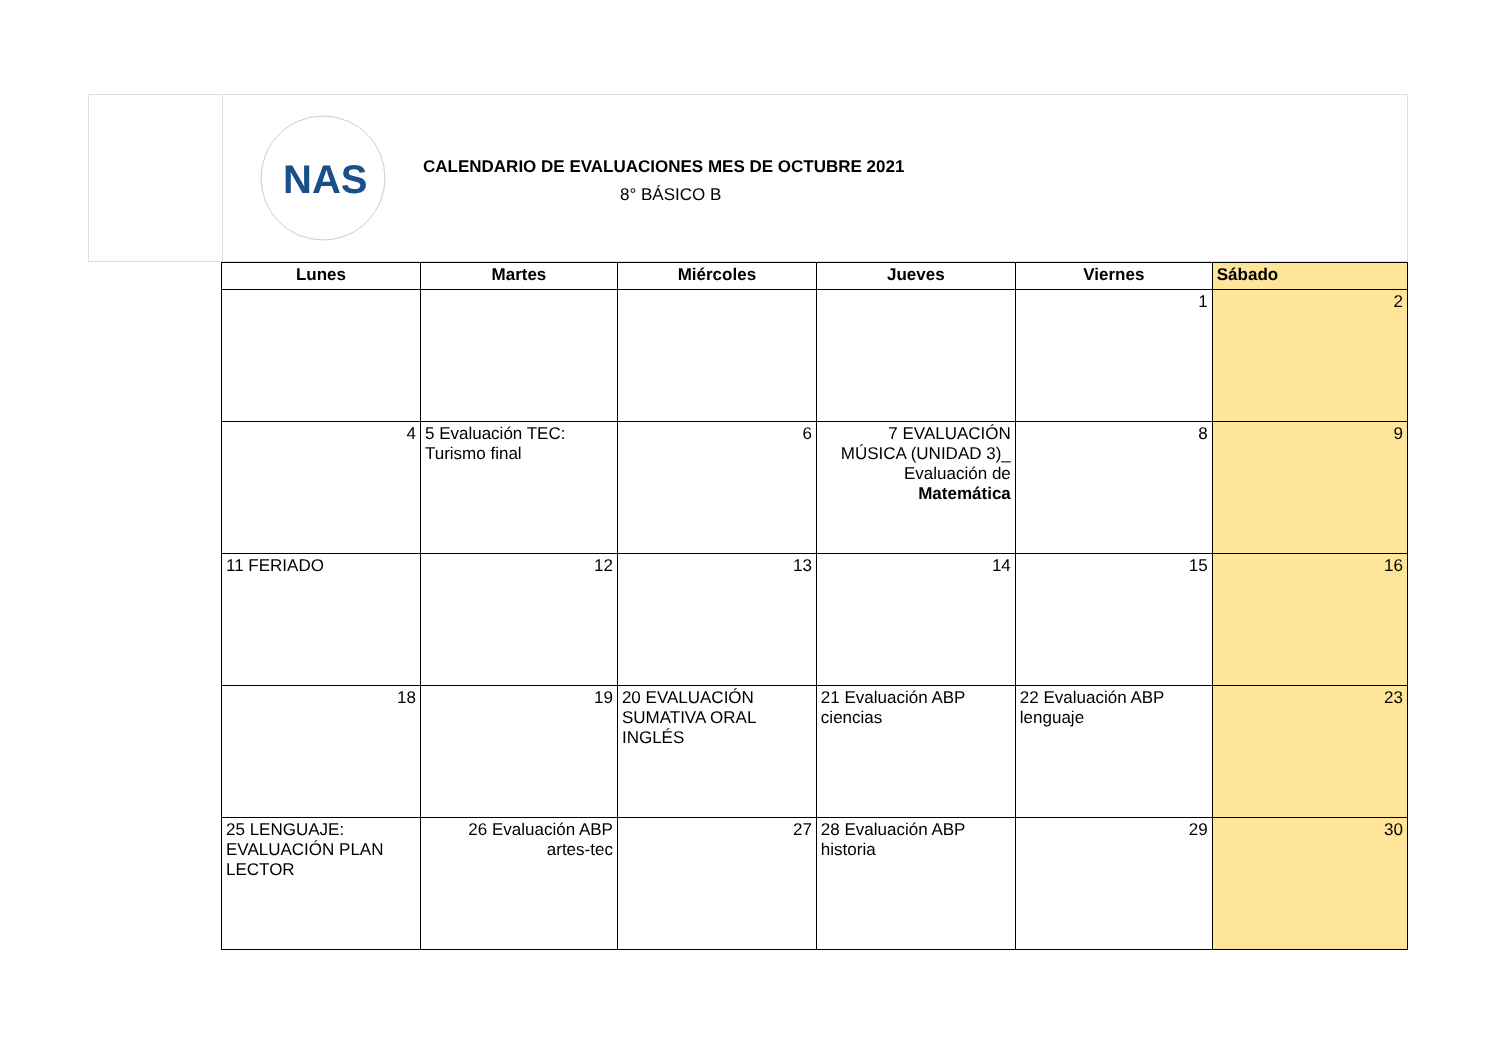NAS
CALENDARIO DE EVALUACIONES MES DE OCTUBRE 2021
8° BÁSICO B
| Lunes | Martes | Miércoles | Jueves | Viernes | Sábado |
| --- | --- | --- | --- | --- | --- |
| | | | | 1 | 2 |
| 4 | 5 Evaluación TEC: Turismo final | 6 | 7 EVALUACIÓN MÚSICA (UNIDAD 3)_ Evaluación de Matemática | 8 | 9 |
| 11 FERIADO | 12 | 13 | 14 | 15 | 16 |
| 18 | 19 | 20 EVALUACIÓN SUMATIVA ORAL INGLÉS | 21 Evaluación ABP ciencias | 22 Evaluación ABP lenguaje | 23 |
| 25 LENGUAJE: EVALUACIÓN PLAN LECTOR | 26 Evaluación ABP artes-tec | 27 | 28 Evaluación ABP historia | 29 | 30 |